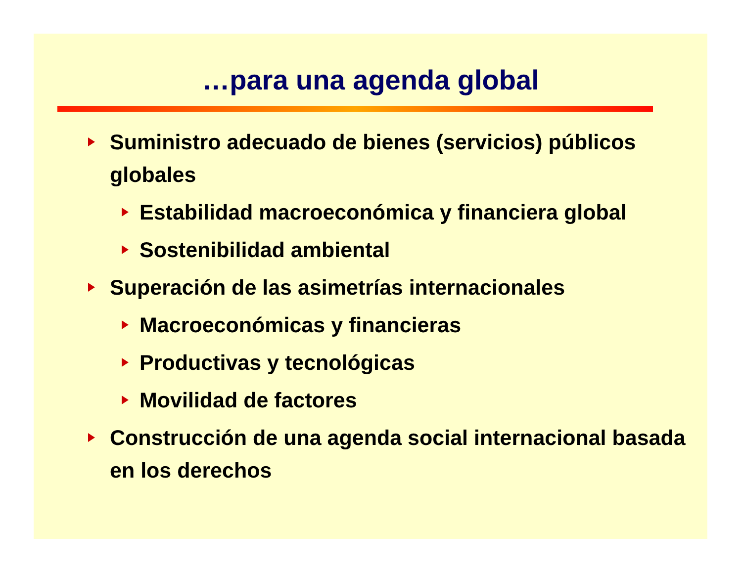…para una agenda global
Suministro adecuado de bienes (servicios) públicos globales
Estabilidad macroeconómica y financiera global
Sostenibilidad ambiental
Superación de las asimetrías internacionales
Macroeconómicas y financieras
Productivas y tecnológicas
Movilidad de factores
Construcción de una agenda social internacional basada en los derechos